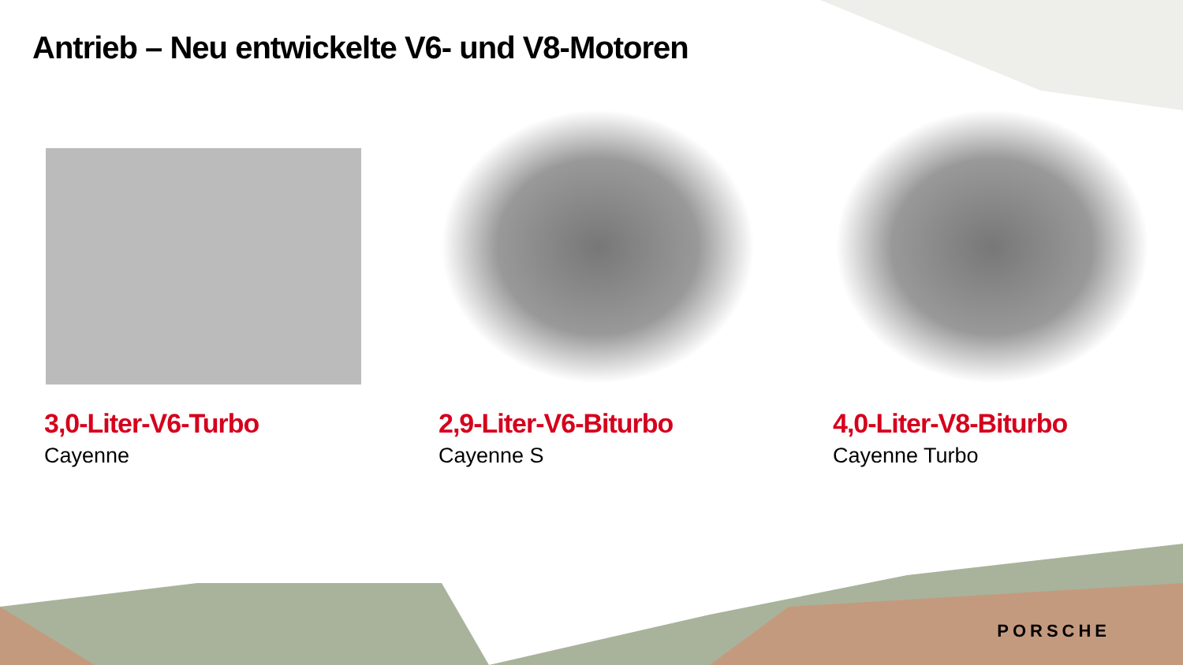Antrieb – Neu entwickelte V6- und V8-Motoren
3,0-Liter-V6-Turbo
Cayenne
2,9-Liter-V6-Biturbo
Cayenne S
4,0-Liter-V8-Biturbo
Cayenne Turbo
PORSCHE